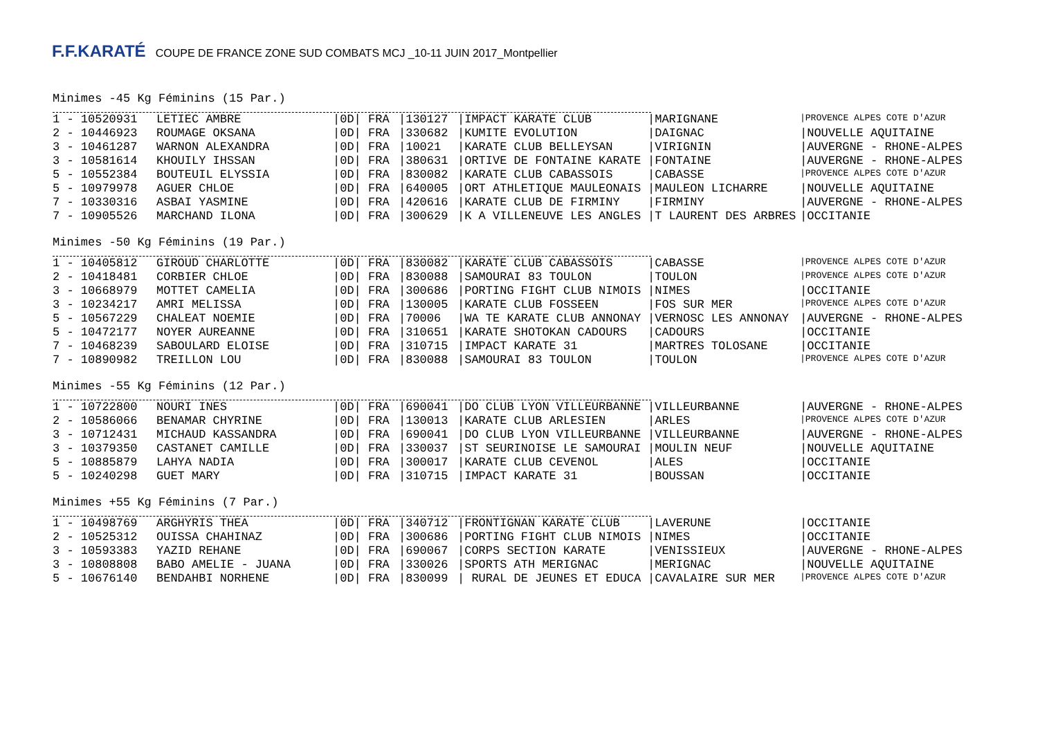F.F.KARATÉ COUPE DE FRANCE ZONE SUD COMBATS MCJ _10-11 JUIN 2017_Montpellier
Minimes -45 Kg Féminins (15 Par.)
| 1 - 10520931 | LETIEC AMBRE | /0D/ FRA | /130127 | /IMPACT KARATE CLUB | /MARIGNANE | /PROVENCE ALPES COTE D'AZUR |
| 2 - 10446923 | ROUMAGE OKSANA | /0D/ FRA | /330682 | /KUMITE EVOLUTION | /DAIGNAC | /NOUVELLE AQUITAINE |
| 3 - 10461287 | WARNON ALEXANDRA | /0D/ FRA | /10021 | /KARATE CLUB BELLEYSAN | /VIRIGNIN | /AUVERGNE - RHONE-ALPES |
| 3 - 10581614 | KHOUILY IHSSAN | /0D/ FRA | /380631 | /ORTIVE DE FONTAINE KARATE | /FONTAINE | /AUVERGNE - RHONE-ALPES |
| 5 - 10552384 | BOUTEUIL ELYSSIA | /0D/ FRA | /830082 | /KARATE CLUB CABASSOIS | /CABASSE | /PROVENCE ALPES COTE D'AZUR |
| 5 - 10979978 | AGUER CHLOE | /0D/ FRA | /640005 | /ORT ATHLETIQUE MAULEONAIS | /MAULEON LICHARRE | /NOUVELLE AQUITAINE |
| 7 - 10330316 | ASBAI YASMINE | /0D/ FRA | /420616 | /KARATE CLUB DE FIRMINY | /FIRMINY | /AUVERGNE - RHONE-ALPES |
| 7 - 10905526 | MARCHAND ILONA | /0D/ FRA | /300629 | /K A VILLENEUVE LES ANGLES | /T LAURENT DES ARBRES | /OCCITANIE |
Minimes -50 Kg Féminins (19 Par.)
| 1 - 10405812 | GIROUD CHARLOTTE | /0D/ FRA | /830082 | /KARATE CLUB CABASSOIS | /CABASSE | /PROVENCE ALPES COTE D'AZUR |
| 2 - 10418481 | CORBIER CHLOE | /0D/ FRA | /830088 | /SAMOURAI 83 TOULON | /TOULON | /PROVENCE ALPES COTE D'AZUR |
| 3 - 10668979 | MOTTET CAMELIA | /0D/ FRA | /300686 | /PORTING FIGHT CLUB NIMOIS | /NIMES | /OCCITANIE |
| 3 - 10234217 | AMRI MELISSA | /0D/ FRA | /130005 | /KARATE CLUB FOSSEEN | /FOS SUR MER | /PROVENCE ALPES COTE D'AZUR |
| 5 - 10567229 | CHALEAT NOEMIE | /0D/ FRA | /70006 | /WA TE KARATE CLUB ANNONAY | /VERNOSC LES ANNONAY | /AUVERGNE - RHONE-ALPES |
| 5 - 10472177 | NOYER AUREANNE | /0D/ FRA | /310651 | /KARATE SHOTOKAN CADOURS | /CADOURS | /OCCITANIE |
| 7 - 10468239 | SABOULARD ELOISE | /0D/ FRA | /310715 | /IMPACT KARATE 31 | /MARTRES TOLOSANE | /OCCITANIE |
| 7 - 10890982 | TREILLON LOU | /0D/ FRA | /830088 | /SAMOURAI 83 TOULON | /TOULON | /PROVENCE ALPES COTE D'AZUR |
Minimes -55 Kg Féminins (12 Par.)
| 1 - 10722800 | NOURI INES | /0D/ FRA | /690041 | /DO CLUB LYON VILLEURBANNE | /VILLEURBANNE | /AUVERGNE - RHONE-ALPES |
| 2 - 10586066 | BENAMAR CHYRINE | /0D/ FRA | /130013 | /KARATE CLUB ARLESIEN | /ARLES | /PROVENCE ALPES COTE D'AZUR |
| 3 - 10712431 | MICHAUD KASSANDRA | /0D/ FRA | /690041 | /DO CLUB LYON VILLEURBANNE | /VILLEURBANNE | /AUVERGNE - RHONE-ALPES |
| 3 - 10379350 | CASTANET CAMILLE | /0D/ FRA | /330037 | /ST SEURINOISE LE SAMOURAI | /MOULIN NEUF | /NOUVELLE AQUITAINE |
| 5 - 10885879 | LAHYA NADIA | /0D/ FRA | /300017 | /KARATE CLUB CEVENOL | /ALES | /OCCITANIE |
| 5 - 10240298 | GUET MARY | /0D/ FRA | /310715 | /IMPACT KARATE 31 | /BOUSSAN | /OCCITANIE |
Minimes +55 Kg Féminins (7 Par.)
| 1 - 10498769 | ARGHYRIS THEA | /0D/ FRA | /340712 | /FRONTIGNAN KARATE CLUB | /LAVERUNE | /OCCITANIE |
| 2 - 10525312 | OUISSA CHAHINAZ | /0D/ FRA | /300686 | /PORTING FIGHT CLUB NIMOIS | /NIMES | /OCCITANIE |
| 3 - 10593383 | YAZID REHANE | /0D/ FRA | /690067 | /CORPS SECTION KARATE | /VENISSIEUX | /AUVERGNE - RHONE-ALPES |
| 3 - 10808808 | BABO AMELIE - JUANA | /0D/ FRA | /330026 | /SPORTS ATH MERIGNAC | /MERIGNAC | /NOUVELLE AQUITAINE |
| 5 - 10676140 | BENDAHBI NORHENE | /0D/ FRA | /830099 | / RURAL DE JEUNES ET EDUCA | /CAVALAIRE SUR MER | /PROVENCE ALPES COTE D'AZUR |